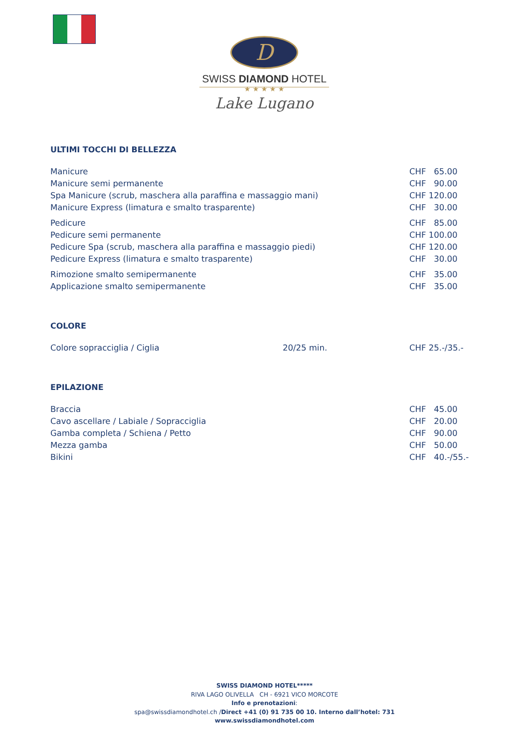D
SWISS DIAMOND HOTEL
★ ★ ★ ★ ★
Lake Lugano
ULTIMI TOCCHI DI BELLEZZA
| Manicure | CHF 65.00 |
| Manicure semi permanente | CHF 90.00 |
| Spa Manicure (scrub, maschera alla paraffina e massaggio mani) | CHF 120.00 |
| Manicure Express (limatura e smalto trasparente) | CHF 30.00 |
| Pedicure | CHF 85.00 |
| Pedicure semi permanente | CHF 100.00 |
| Pedicure Spa (scrub, maschera alla paraffina e massaggio piedi) | CHF 120.00 |
| Pedicure Express (limatura e smalto trasparente) | CHF 30.00 |
| Rimozione smalto semipermanente | CHF 35.00 |
| Applicazione smalto semipermanente | CHF 35.00 |
COLORE
| Colore sopracciglia / Ciglia | 20/25 min. | CHF 25.-/35.- |
EPILAZIONE
| Braccia | CHF 45.00 |
| Cavo ascellare / Labiale / Sopracciglia | CHF 20.00 |
| Gamba completa / Schiena / Petto | CHF 90.00 |
| Mezza gamba | CHF 50.00 |
| Bikini | CHF 40.-/55.- |
SWISS DIAMOND HOTEL*****
RIVA LAGO OLIVELLA CH - 6921 VICO MORCOTE
Info e prenotazioni:
spa@swissdiamondhotel.ch /Direct +41 (0) 91 735 00 10. Interno dall’hotel: 731
www.swissdiamondhotel.com